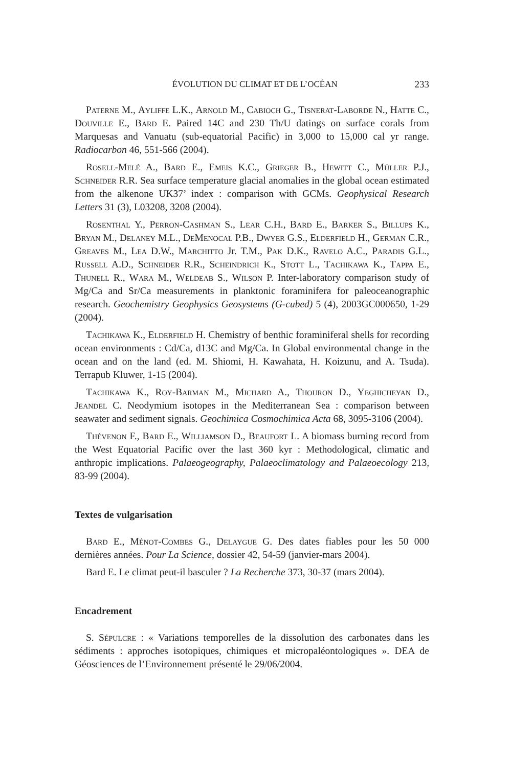ÉVOLUTION DU CLIMAT ET DE L’OCÉAN 233
Paterne M., Ayliffe L.K., Arnold M., Cabioch G., Tisnerat-Laborde N., Hatte C., Douville E., Bard E. Paired 14C and 230 Th/U datings on surface corals from Marquesas and Vanuatu (sub-equatorial Pacific) in 3,000 to 15,000 cal yr range. Radiocarbon 46, 551-566 (2004).
Rosell-Melé A., Bard E., Emeis K.C., Grieger B., Hewitt C., Müller P.J., Schneider R.R. Sea surface temperature glacial anomalies in the global ocean estimated from the alkenone UK37’ index : comparison with GCMs. Geophysical Research Letters 31 (3), L03208, 3208 (2004).
Rosenthal Y., Perron-Cashman S., Lear C.H., Bard E., Barker S., Billups K., Bryan M., Delaney M.L., DeMenocal P.B., Dwyer G.S., Elderfield H., German C.R., Greaves M., Lea D.W., Marchitto Jr. T.M., Pak D.K., Ravelo A.C., Paradis G.L., Russell A.D., Schneider R.R., Scheindrich K., Stott L., Tachikawa K., Tappa E., Thunell R., Wara M., Weldeab S., Wilson P. Inter-laboratory comparison study of Mg/Ca and Sr/Ca measurements in planktonic foraminifera for paleoceanographic research. Geochemistry Geophysics Geosystems (G-cubed) 5 (4), 2003GC000650, 1-29 (2004).
Tachikawa K., Elderfield H. Chemistry of benthic foraminiferal shells for recording ocean environments : Cd/Ca, d13C and Mg/Ca. In Global environmental change in the ocean and on the land (ed. M. Shiomi, H. Kawahata, H. Koizunu, and A. Tsuda). Terrapub Kluwer, 1-15 (2004).
Tachikawa K., Roy-Barman M., Michard A., Thouron D., Yeghicheyan D., Jeandel C. Neodymium isotopes in the Mediterranean Sea : comparison between seawater and sediment signals. Geochimica Cosmochimica Acta 68, 3095-3106 (2004).
Thévenon F., Bard E., Williamson D., Beaufort L. A biomass burning record from the West Equatorial Pacific over the last 360 kyr : Methodological, climatic and anthropic implications. Palaeogeography, Palaeoclimatology and Palaeoecology 213, 83-99 (2004).
Textes de vulgarisation
Bard E., Ménot-Combes G., Delaygue G. Des dates fiables pour les 50 000 dernières années. Pour La Science, dossier 42, 54-59 (janvier-mars 2004).
Bard E. Le climat peut-il basculer ? La Recherche 373, 30-37 (mars 2004).
Encadrement
S. Sépulcre : « Variations temporelles de la dissolution des carbonates dans les sédiments : approches isotopiques, chimiques et micropaléontologiques ». DEA de Géosciences de l’Environnement présenté le 29/06/2004.